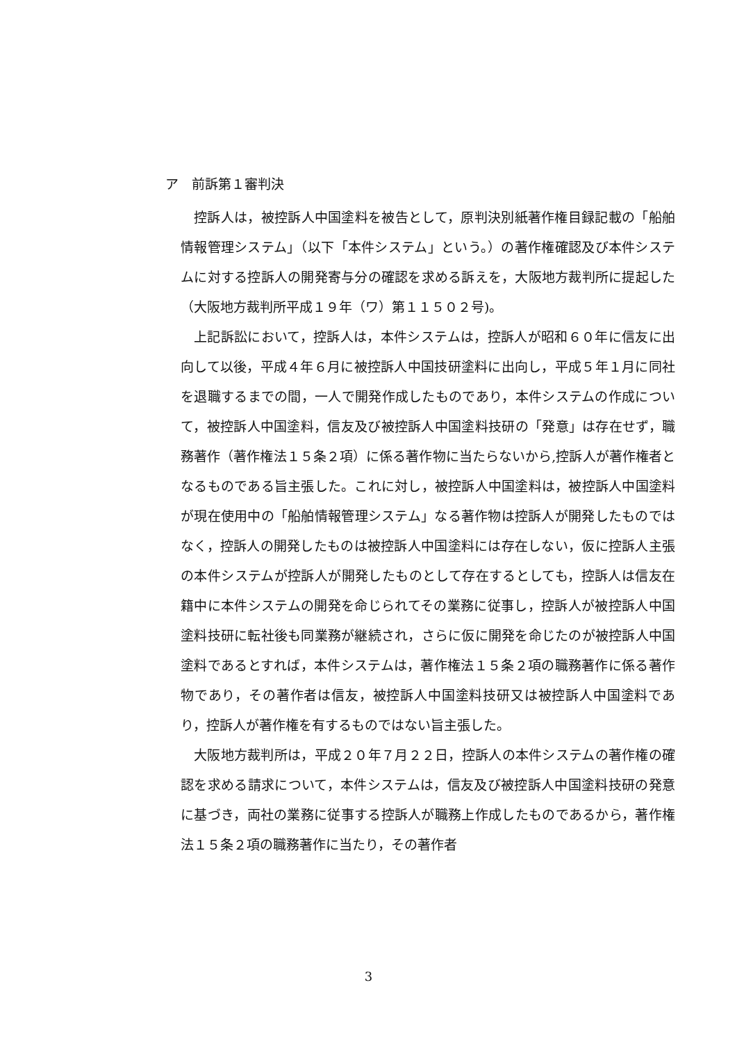ア　前訴第１審判決
控訴人は，被控訴人中国塗料を被告として，原判決別紙著作権目録記載の「船舶情報管理システム」（以下「本件システム」という。）の著作権確認及び本件システムに対する控訴人の開発寄与分の確認を求める訴えを，大阪地方裁判所に提起した（大阪地方裁判所平成１９年（ワ）第１１５０２号)。
上記訴訟において，控訴人は，本件システムは，控訴人が昭和６０年に信友に出向して以後，平成４年６月に被控訴人中国技研塗料に出向し，平成５年１月に同社を退職するまでの間，一人で開発作成したものであり，本件システムの作成について，被控訴人中国塗料，信友及び被控訴人中国塗料技研の「発意」は存在せず，職務著作（著作権法１５条２項）に係る著作物に当たらないから,控訴人が著作権者となるものである旨主張した。これに対し，被控訴人中国塗料は，被控訴人中国塗料が現在使用中の「船舶情報管理システム」なる著作物は控訴人が開発したものではなく，控訴人の開発したものは被控訴人中国塗料には存在しない，仮に控訴人主張の本件システムが控訴人が開発したものとして存在するとしても，控訴人は信友在籍中に本件システムの開発を命じられてその業務に従事し，控訴人が被控訴人中国塗料技研に転社後も同業務が継続され，さらに仮に開発を命じたのが被控訴人中国塗料であるとすれば，本件システムは，著作権法１５条２項の職務著作に係る著作物であり，その著作者は信友，被控訴人中国塗料技研又は被控訴人中国塗料であり，控訴人が著作権を有するものではない旨主張した。
大阪地方裁判所は，平成２０年７月２２日，控訴人の本件システムの著作権の確認を求める請求について，本件システムは，信友及び被控訴人中国塗料技研の発意に基づき，両社の業務に従事する控訴人が職務上作成したものであるから，著作権法１５条２項の職務著作に当たり，その著作者
3